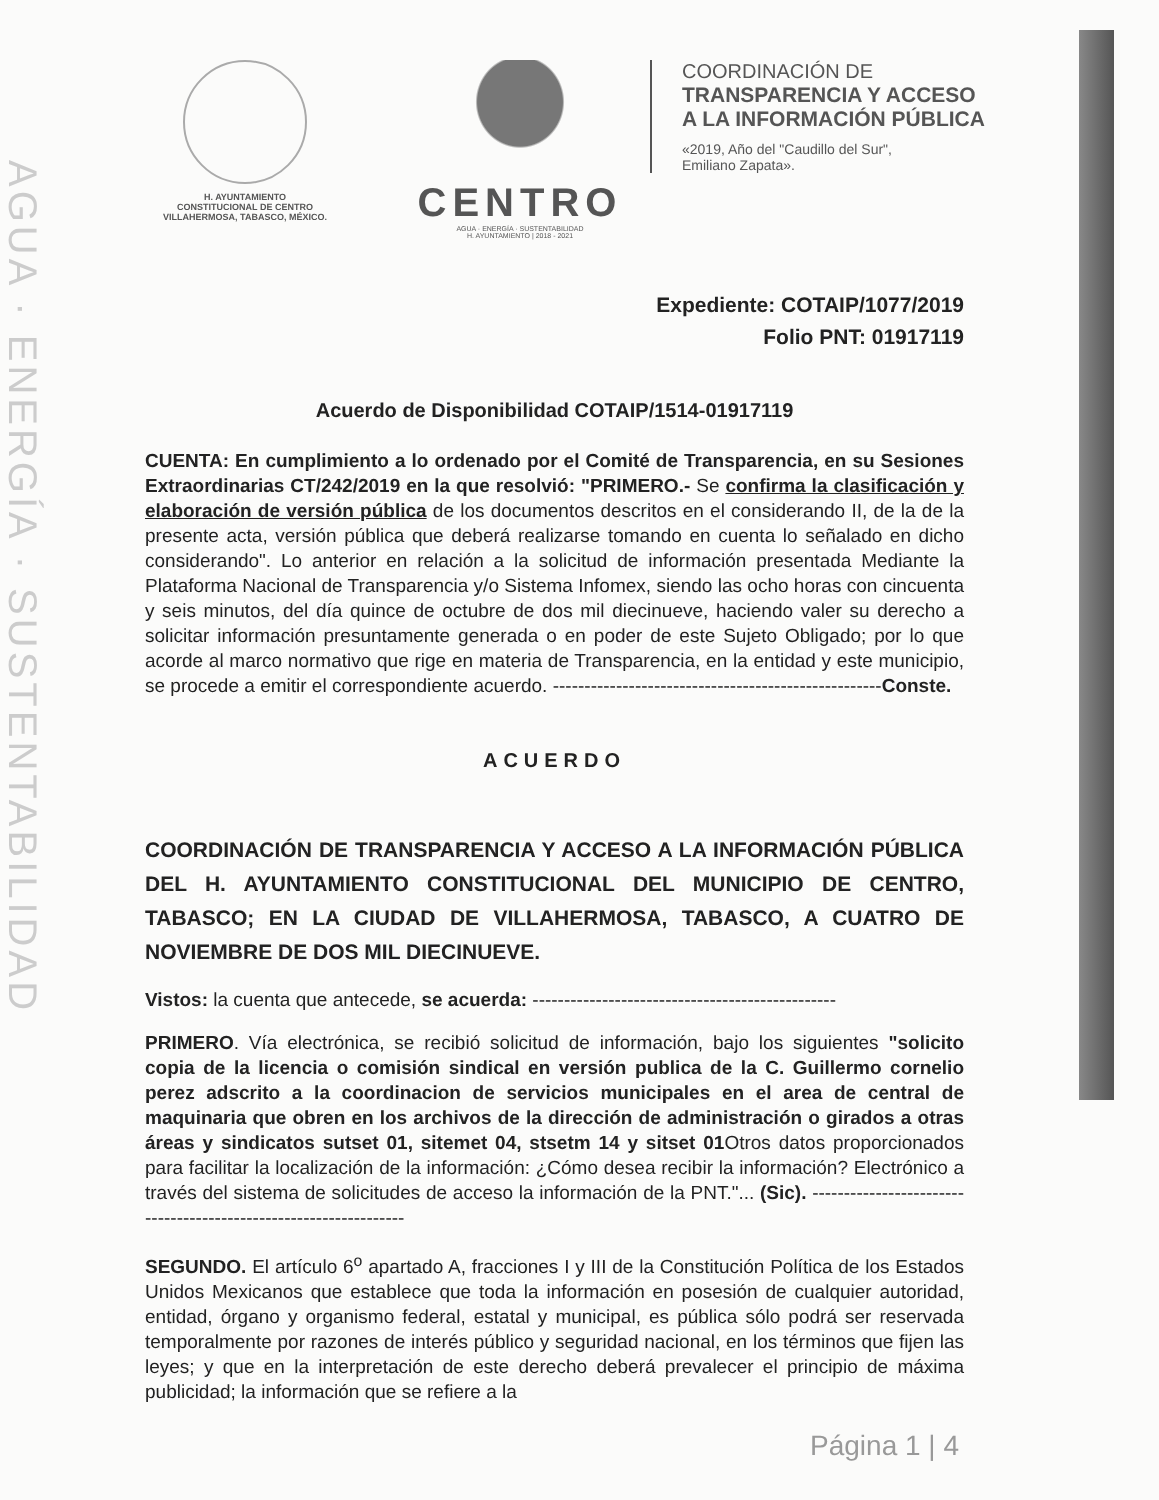AGUA · ENERGÍA · SUSTENTABILIDAD
H. AYUNTAMIENTO
CONSTITUCIONAL DE CENTRO
VILLAHERMOSA, TABASCO, MÉXICO.
CENTRO
AGUA · ENERGÍA · SUSTENTABILIDAD
H. AYUNTAMIENTO | 2018 - 2021
COORDINACIÓN DE
TRANSPARENCIA Y ACCESO
A LA INFORMACIÓN PÚBLICA
«2019, Año del "Caudillo del Sur",
Emiliano Zapata».
Expediente: COTAIP/1077/2019
Folio PNT: 01917119
Acuerdo de Disponibilidad COTAIP/1514-01917119
CUENTA: En cumplimiento a lo ordenado por el Comité de Transparencia, en su Sesiones Extraordinarias CT/242/2019 en la que resolvió: "PRIMERO.- Se confirma la clasificación y elaboración de versión pública de los documentos descritos en el considerando II, de la de la presente acta, versión pública que deberá realizarse tomando en cuenta lo señalado en dicho considerando". Lo anterior en relación a la solicitud de información presentada Mediante la Plataforma Nacional de Transparencia y/o Sistema Infomex, siendo las ocho horas con cincuenta y seis minutos, del día quince de octubre de dos mil diecinueve, haciendo valer su derecho a solicitar información presuntamente generada o en poder de este Sujeto Obligado; por lo que acorde al marco normativo que rige en materia de Transparencia, en la entidad y este municipio, se procede a emitir el correspondiente acuerdo. ----------------------------------------------------Conste.
ACUERDO
COORDINACIÓN DE TRANSPARENCIA Y ACCESO A LA INFORMACIÓN PÚBLICA DEL H. AYUNTAMIENTO CONSTITUCIONAL DEL MUNICIPIO DE CENTRO, TABASCO; EN LA CIUDAD DE VILLAHERMOSA, TABASCO, A CUATRO DE NOVIEMBRE DE DOS MIL DIECINUEVE.
Vistos: la cuenta que antecede, se acuerda: ------------------------------------------------
PRIMERO. Vía electrónica, se recibió solicitud de información, bajo los siguientes "solicito copia de la licencia o comisión sindical en versión publica de la C. Guillermo cornelio perez adscrito a la coordinacion de servicios municipales en el area de central de maquinaria que obren en los archivos de la dirección de administración o girados a otras áreas y sindicatos sutset 01, sitemet 04, stsetm 14 y sitset 01 Otros datos proporcionados para facilitar la localización de la información: ¿Cómo desea recibir la información? Electrónico a través del sistema de solicitudes de acceso la información de la PNT."... (Sic). -----------------------------------------------------------------
SEGUNDO. El artículo 6<sup>o</sup> apartado A, fracciones I y III de la Constitución Política de los Estados Unidos Mexicanos que establece que toda la información en posesión de cualquier autoridad, entidad, órgano y organismo federal, estatal y municipal, es pública sólo podrá ser reservada temporalmente por razones de interés público y seguridad nacional, en los términos que fijen las leyes; y que en la interpretación de este derecho deberá prevalecer el principio de máxima publicidad; la información que se refiere a la
Página 1 | 4